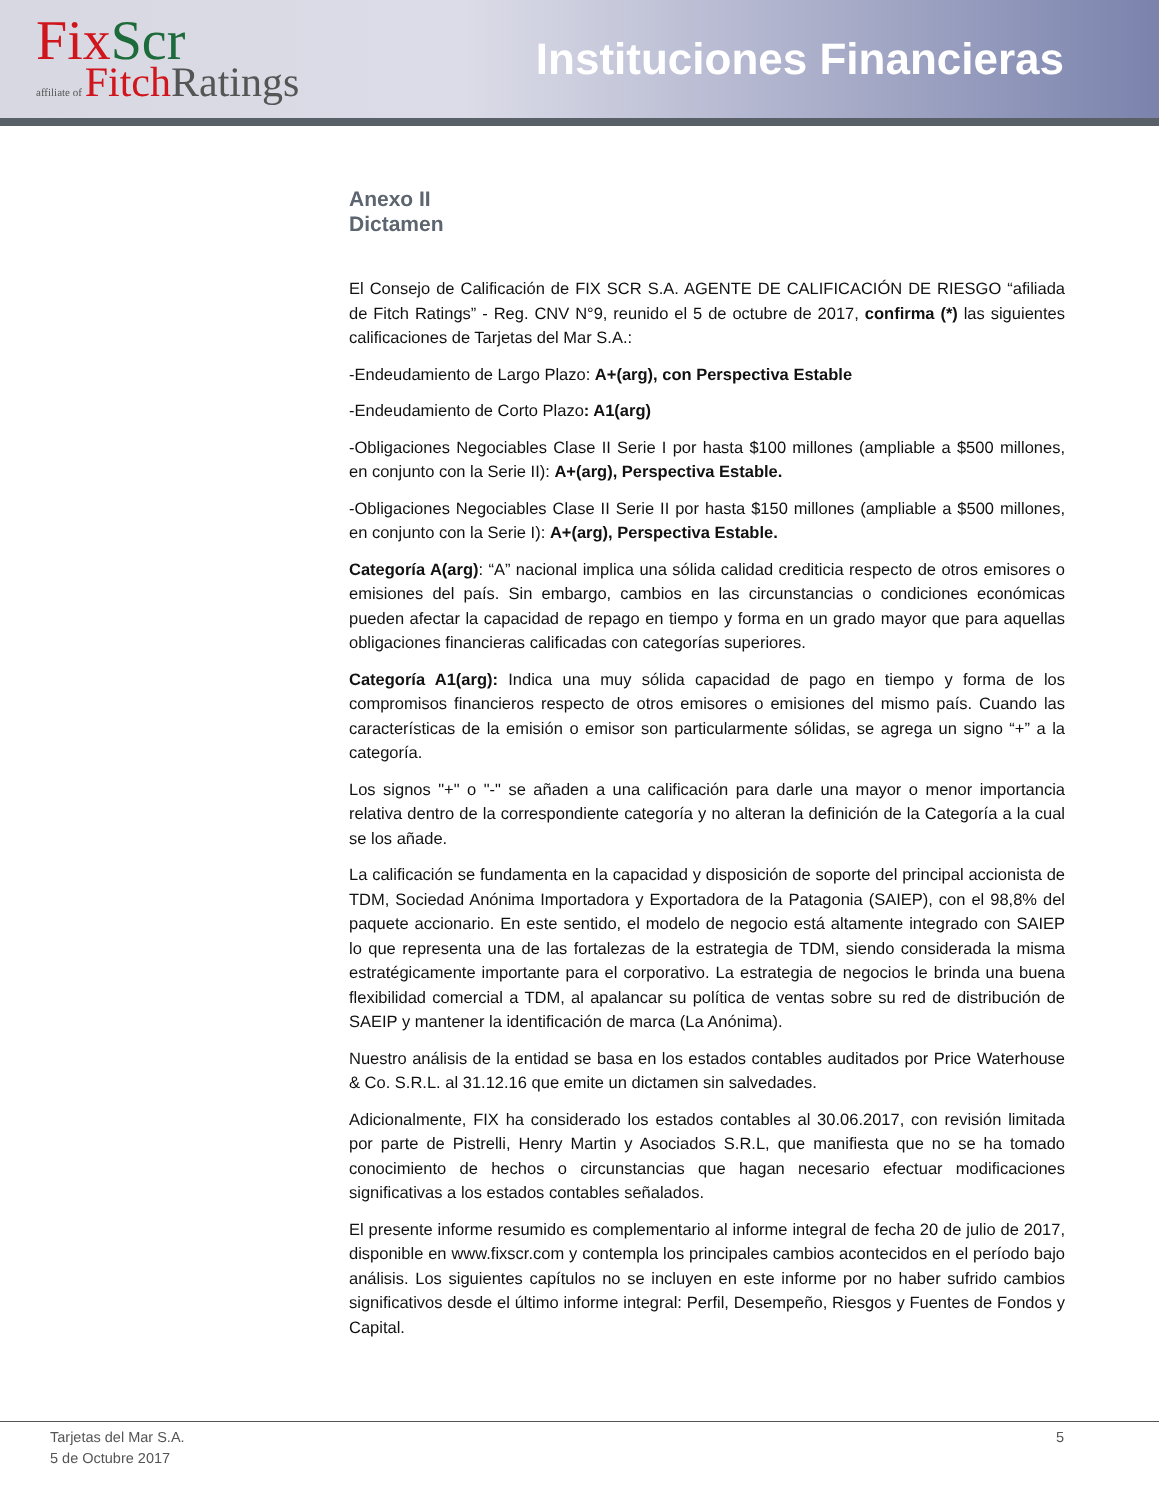FixScr
affiliate of FitchRatings
Instituciones Financieras
Anexo II
Dictamen
El Consejo de Calificación de FIX SCR S.A. AGENTE DE CALIFICACIÓN DE RIESGO “afiliada de Fitch Ratings” - Reg. CNV N°9, reunido el 5 de octubre de 2017, confirma (*) las siguientes calificaciones de Tarjetas del Mar S.A.:
-Endeudamiento de Largo Plazo: A+(arg), con Perspectiva Estable
-Endeudamiento de Corto Plazo: A1(arg)
-Obligaciones Negociables Clase II Serie I por hasta $100 millones (ampliable a $500 millones, en conjunto con la Serie II): A+(arg), Perspectiva Estable.
-Obligaciones Negociables Clase II Serie II por hasta $150 millones (ampliable a $500 millones, en conjunto con la Serie I): A+(arg), Perspectiva Estable.
Categoría A(arg): “A” nacional implica una sólida calidad crediticia respecto de otros emisores o emisiones del país. Sin embargo, cambios en las circunstancias o condiciones económicas pueden afectar la capacidad de repago en tiempo y forma en un grado mayor que para aquellas obligaciones financieras calificadas con categorías superiores.
Categoría A1(arg): Indica una muy sólida capacidad de pago en tiempo y forma de los compromisos financieros respecto de otros emisores o emisiones del mismo país. Cuando las características de la emisión o emisor son particularmente sólidas, se agrega un signo “+” a la categoría.
Los signos "+" o "-" se añaden a una calificación para darle una mayor o menor importancia relativa dentro de la correspondiente categoría y no alteran la definición de la Categoría a la cual se los añade.
La calificación se fundamenta en la capacidad y disposición de soporte del principal accionista de TDM, Sociedad Anónima Importadora y Exportadora de la Patagonia (SAIEP), con el 98,8% del paquete accionario. En este sentido, el modelo de negocio está altamente integrado con SAIEP lo que representa una de las fortalezas de la estrategia de TDM, siendo considerada la misma estratégicamente importante para el corporativo. La estrategia de negocios le brinda una buena flexibilidad comercial a TDM, al apalancar su política de ventas sobre su red de distribución de SAEIP y mantener la identificación de marca (La Anónima).
Nuestro análisis de la entidad se basa en los estados contables auditados por Price Waterhouse & Co. S.R.L. al 31.12.16 que emite un dictamen sin salvedades.
Adicionalmente, FIX ha considerado los estados contables al 30.06.2017, con revisión limitada por parte de Pistrelli, Henry Martin y Asociados S.R.L, que manifiesta que no se ha tomado conocimiento de hechos o circunstancias que hagan necesario efectuar modificaciones significativas a los estados contables señalados.
El presente informe resumido es complementario al informe integral de fecha 20 de julio de 2017, disponible en www.fixscr.com y contempla los principales cambios acontecidos en el período bajo análisis. Los siguientes capítulos no se incluyen en este informe por no haber sufrido cambios significativos desde el último informe integral: Perfil, Desempeño, Riesgos y Fuentes de Fondos y Capital.
Tarjetas del Mar S.A.
5 de Octubre 2017
5